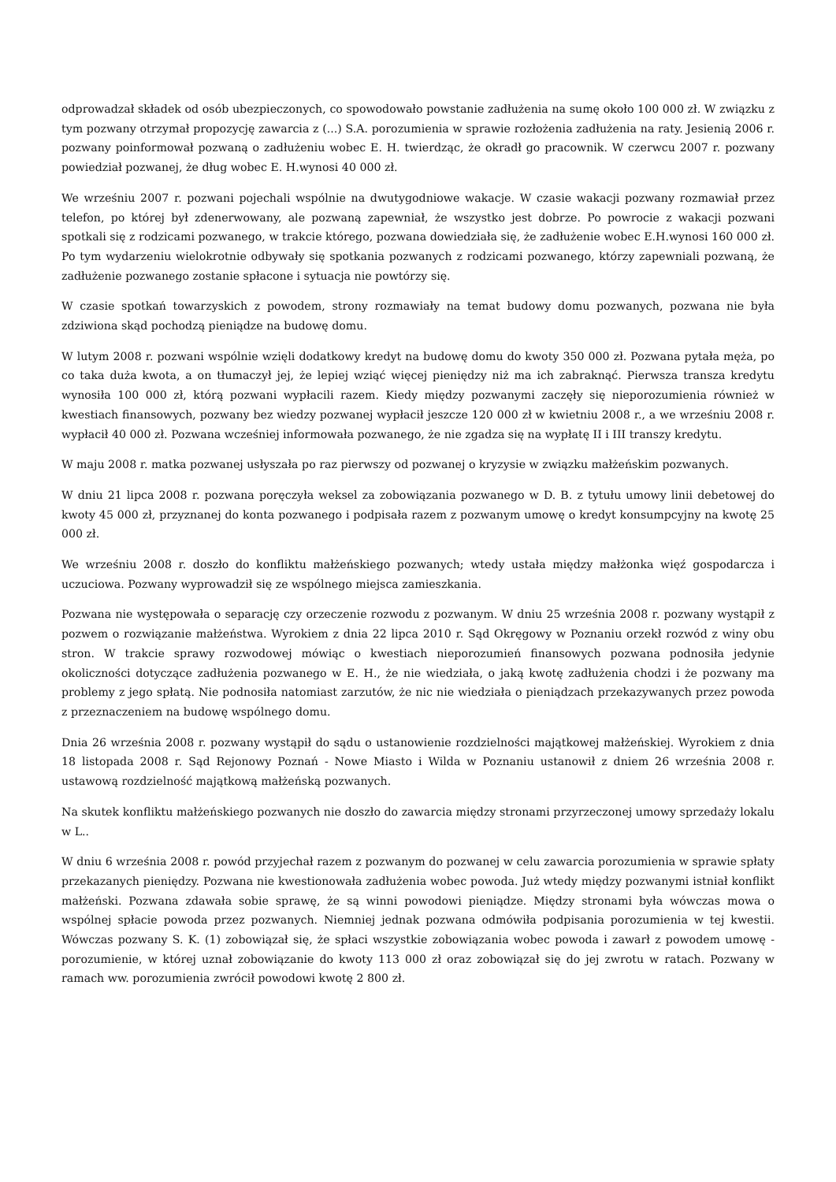odprowadzał składek od osób ubezpieczonych, co spowodowało powstanie zadłużenia na sumę około 100 000 zł. W związku z tym pozwany otrzymał propozycję zawarcia z (...) S.A. porozumienia w sprawie rozłożenia zadłużenia na raty. Jesienią 2006 r. pozwany poinformował pozwaną o zadłużeniu wobec E. H. twierdząc, że okradł go pracownik. W czerwcu 2007 r. pozwany powiedział pozwanej, że dług wobec E. H.wynosi 40 000 zł.
We wrześniu 2007 r. pozwani pojechali wspólnie na dwutygodniowe wakacje. W czasie wakacji pozwany rozmawiał przez telefon, po której był zdenerwowany, ale pozwaną zapewniał, że wszystko jest dobrze. Po powrocie z wakacji pozwani spotkali się z rodzicami pozwanego, w trakcie którego, pozwana dowiedziała się, że zadłużenie wobec E.H.wynosi 160 000 zł. Po tym wydarzeniu wielokrotnie odbywały się spotkania pozwanych z rodzicami pozwanego, którzy zapewniali pozwaną, że zadłużenie pozwanego zostanie spłacone i sytuacja nie powtórzy się.
W czasie spotkań towarzyskich z powodem, strony rozmawiały na temat budowy domu pozwanych, pozwana nie była zdziwiona skąd pochodzą pieniądze na budowę domu.
W lutym 2008 r. pozwani wspólnie wzięli dodatkowy kredyt na budowę domu do kwoty 350 000 zł. Pozwana pytała męża, po co taka duża kwota, a on tłumaczył jej, że lepiej wziąć więcej pieniędzy niż ma ich zabraknąć. Pierwsza transza kredytu wynosiła 100 000 zł, którą pozwani wypłacili razem. Kiedy między pozwanymi zaczęły się nieporozumienia również w kwestiach finansowych, pozwany bez wiedzy pozwanej wypłacił jeszcze 120 000 zł w kwietniu 2008 r., a we wrześniu 2008 r. wypłacił 40 000 zł. Pozwana wcześniej informowała pozwanego, że nie zgadza się na wypłatę II i III transzy kredytu.
W maju 2008 r. matka pozwanej usłyszała po raz pierwszy od pozwanej o kryzysie w związku małżeńskim pozwanych.
W dniu 21 lipca 2008 r. pozwana poręczyła weksel za zobowiązania pozwanego w D. B. z tytułu umowy linii debetowej do kwoty 45 000 zł, przyznanej do konta pozwanego i podpisała razem z pozwanym umowę o kredyt konsumpcyjny na kwotę 25 000 zł.
We wrześniu 2008 r. doszło do konfliktu małżeńskiego pozwanych; wtedy ustała między małżonka więź gospodarcza i uczuciowa. Pozwany wyprowadził się ze wspólnego miejsca zamieszkania.
Pozwana nie występowała o separację czy orzeczenie rozwodu z pozwanym. W dniu 25 września 2008 r. pozwany wystąpił z pozwem o rozwiązanie małżeństwa. Wyrokiem z dnia 22 lipca 2010 r. Sąd Okręgowy w Poznaniu orzekł rozwód z winy obu stron. W trakcie sprawy rozwodowej mówiąc o kwestiach nieporozumień finansowych pozwana podnosiła jedynie okoliczności dotyczące zadłużenia pozwanego w E. H., że nie wiedziała, o jaką kwotę zadłużenia chodzi i że pozwany ma problemy z jego spłatą. Nie podnosiła natomiast zarzutów, że nic nie wiedziała o pieniądzach przekazywanych przez powoda z przeznaczeniem na budowę wspólnego domu.
Dnia 26 września 2008 r. pozwany wystąpił do sądu o ustanowienie rozdzielności majątkowej małżeńskiej. Wyrokiem z dnia 18 listopada 2008 r. Sąd Rejonowy Poznań - Nowe Miasto i Wilda w Poznaniu ustanowił z dniem 26 września 2008 r. ustawową rozdzielność majątkową małżeńską pozwanych.
Na skutek konfliktu małżeńskiego pozwanych nie doszło do zawarcia między stronami przyrzeczonej umowy sprzedaży lokalu w L..
W dniu 6 września 2008 r. powód przyjechał razem z pozwanym do pozwanej w celu zawarcia porozumienia w sprawie spłaty przekazanych pieniędzy. Pozwana nie kwestionowała zadłużenia wobec powoda. Już wtedy między pozwanymi istniał konflikt małżeński. Pozwana zdawała sobie sprawę, że są winni powodowi pieniądze. Między stronami była wówczas mowa o wspólnej spłacie powoda przez pozwanych. Niemniej jednak pozwana odmówiła podpisania porozumienia w tej kwestii. Wówczas pozwany S. K. (1) zobowiązał się, że spłaci wszystkie zobowiązania wobec powoda i zawarł z powodem umowę - porozumienie, w której uznał zobowiązanie do kwoty 113 000 zł oraz zobowiązał się do jej zwrotu w ratach. Pozwany w ramach ww. porozumienia zwrócił powodowi kwotę 2 800 zł.